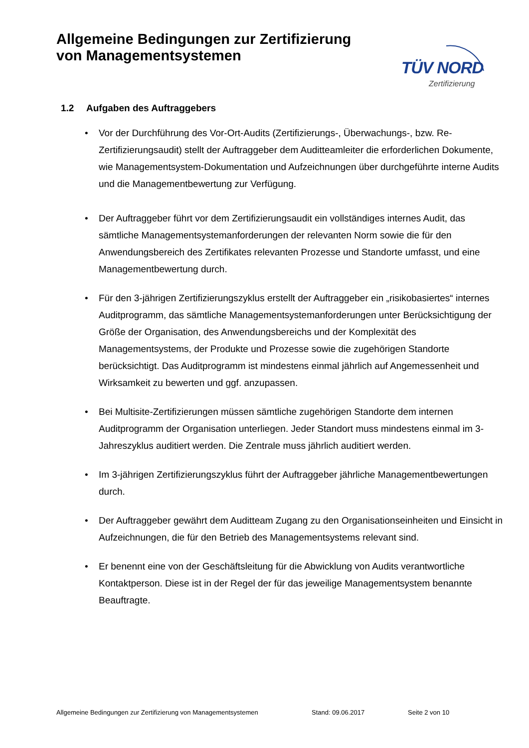Allgemeine Bedingungen zur Zertifizierung
von Managementsystemen
TÜV NORD
Zertifizierung
1.2 Aufgaben des Auftraggebers
• Vor der Durchführung des Vor-Ort-Audits (Zertifizierungs-, Überwachungs-, bzw. Re-Zertifizierungsaudit) stellt der Auftraggeber dem Auditteamleiter die erforderlichen Dokumente, wie Managementsystem-Dokumentation und Aufzeichnungen über durchgeführte interne Audits und die Managementbewertung zur Verfügung.
• Der Auftraggeber führt vor dem Zertifizierungsaudit ein vollständiges internes Audit, das sämtliche Managementsystemanforderungen der relevanten Norm sowie die für den Anwendungsbereich des Zertifikates relevanten Prozesse und Standorte umfasst, und eine Managementbewertung durch.
• Für den 3-jährigen Zertifizierungszyklus erstellt der Auftraggeber ein „risikobasiertes“ internes Auditprogramm, das sämtliche Managementsystemanforderungen unter Berücksichtigung der Größe der Organisation, des Anwendungsbereichs und der Komplexität des Managementsystems, der Produkte und Prozesse sowie die zugehörigen Standorte berücksichtigt. Das Auditprogramm ist mindestens einmal jährlich auf Angemessenheit und Wirksamkeit zu bewerten und ggf. anzupassen.
• Bei Multisite-Zertifizierungen müssen sämtliche zugehörigen Standorte dem internen Auditprogramm der Organisation unterliegen. Jeder Standort muss mindestens einmal im 3-Jahreszyklus auditiert werden. Die Zentrale muss jährlich auditiert werden.
• Im 3-jährigen Zertifizierungszyklus führt der Auftraggeber jährliche Managementbewertungen durch.
• Der Auftraggeber gewährt dem Auditteam Zugang zu den Organisationseinheiten und Einsicht in Aufzeichnungen, die für den Betrieb des Managementsystems relevant sind.
• Er benennt eine von der Geschäftsleitung für die Abwicklung von Audits verantwortliche Kontaktperson. Diese ist in der Regel der für das jeweilige Managementsystem benannte Beauftragte.
Allgemeine Bedingungen zur Zertifizierung von Managementsystemen Stand: 09.06.2017 Seite 2 von 10